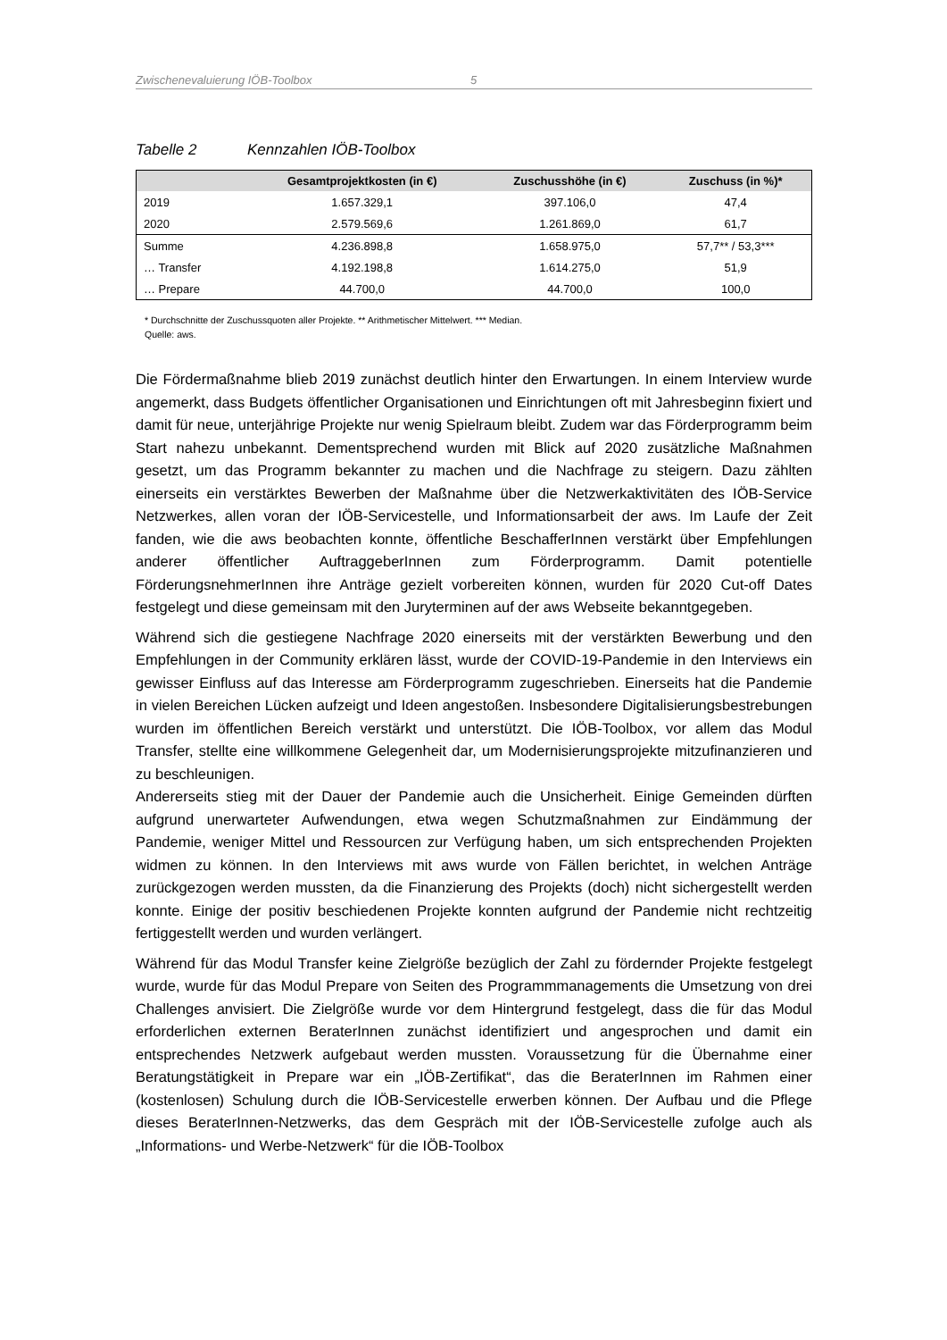Zwischenevaluierung IÖB-Toolbox 5
Tabelle 2 Kennzahlen IÖB-Toolbox
| | Gesamtprojektkosten (in €) | Zuschusshöhe (in €) | Zuschuss (in %)* |
| --- | --- | --- | --- |
| 2019 | 1.657.329,1 | 397.106,0 | 47,4 |
| 2020 | 2.579.569,6 | 1.261.869,0 | 61,7 |
| Summe | 4.236.898,8 | 1.658.975,0 | 57,7** / 53,3*** |
| … Transfer | 4.192.198,8 | 1.614.275,0 | 51,9 |
| … Prepare | 44.700,0 | 44.700,0 | 100,0 |
* Durchschnitte der Zuschussquoten aller Projekte. ** Arithmetischer Mittelwert. *** Median.
Quelle: aws.
Die Fördermaßnahme blieb 2019 zunächst deutlich hinter den Erwartungen. In einem Interview wurde angemerkt, dass Budgets öffentlicher Organisationen und Einrichtungen oft mit Jahresbeginn fixiert und damit für neue, unterjährige Projekte nur wenig Spielraum bleibt. Zudem war das Förderprogramm beim Start nahezu unbekannt. Dementsprechend wurden mit Blick auf 2020 zusätzliche Maßnahmen gesetzt, um das Programm bekannter zu machen und die Nachfrage zu steigern. Dazu zählten einerseits ein verstärktes Bewerben der Maßnahme über die Netzwerkaktivitäten des IÖB-Service Netzwerkes, allen voran der IÖB-Servicestelle, und Informationsarbeit der aws. Im Laufe der Zeit fanden, wie die aws beobachten konnte, öffentliche BeschafferInnen verstärkt über Empfehlungen anderer öffentlicher AuftraggeberInnen zum Förderprogramm. Damit potentielle FörderungsnehmerInnen ihre Anträge gezielt vorbereiten können, wurden für 2020 Cut-off Dates festgelegt und diese gemeinsam mit den Juryterminen auf der aws Webseite bekanntgegeben.
Während sich die gestiegene Nachfrage 2020 einerseits mit der verstärkten Bewerbung und den Empfehlungen in der Community erklären lässt, wurde der COVID-19-Pandemie in den Interviews ein gewisser Einfluss auf das Interesse am Förderprogramm zugeschrieben. Einerseits hat die Pandemie in vielen Bereichen Lücken aufzeigt und Ideen angestoßen. Insbesondere Digitalisierungsbestrebungen wurden im öffentlichen Bereich verstärkt und unterstützt. Die IÖB-Toolbox, vor allem das Modul Transfer, stellte eine willkommene Gelegenheit dar, um Modernisierungsprojekte mitzufinanzieren und zu beschleunigen.
Andererseits stieg mit der Dauer der Pandemie auch die Unsicherheit. Einige Gemeinden dürften aufgrund unerwarteter Aufwendungen, etwa wegen Schutzmaßnahmen zur Eindämmung der Pandemie, weniger Mittel und Ressourcen zur Verfügung haben, um sich entsprechenden Projekten widmen zu können. In den Interviews mit aws wurde von Fällen berichtet, in welchen Anträge zurückgezogen werden mussten, da die Finanzierung des Projekts (doch) nicht sichergestellt werden konnte. Einige der positiv beschiedenen Projekte konnten aufgrund der Pandemie nicht rechtzeitig fertiggestellt werden und wurden verlängert.
Während für das Modul Transfer keine Zielgröße bezüglich der Zahl zu fördernder Projekte festgelegt wurde, wurde für das Modul Prepare von Seiten des Programmmanagements die Umsetzung von drei Challenges anvisiert. Die Zielgröße wurde vor dem Hintergrund festgelegt, dass die für das Modul erforderlichen externen BeraterInnen zunächst identifiziert und angesprochen und damit ein entsprechendes Netzwerk aufgebaut werden mussten. Voraussetzung für die Übernahme einer Beratungstätigkeit in Prepare war ein „IÖB-Zertifikat“, das die BeraterInnen im Rahmen einer (kostenlosen) Schulung durch die IÖB-Servicestelle erwerben können. Der Aufbau und die Pflege dieses BeraterInnen-Netzwerks, das dem Gespräch mit der IÖB-Servicestelle zufolge auch als „Informations- und Werbe-Netzwerk“ für die IÖB-Toolbox